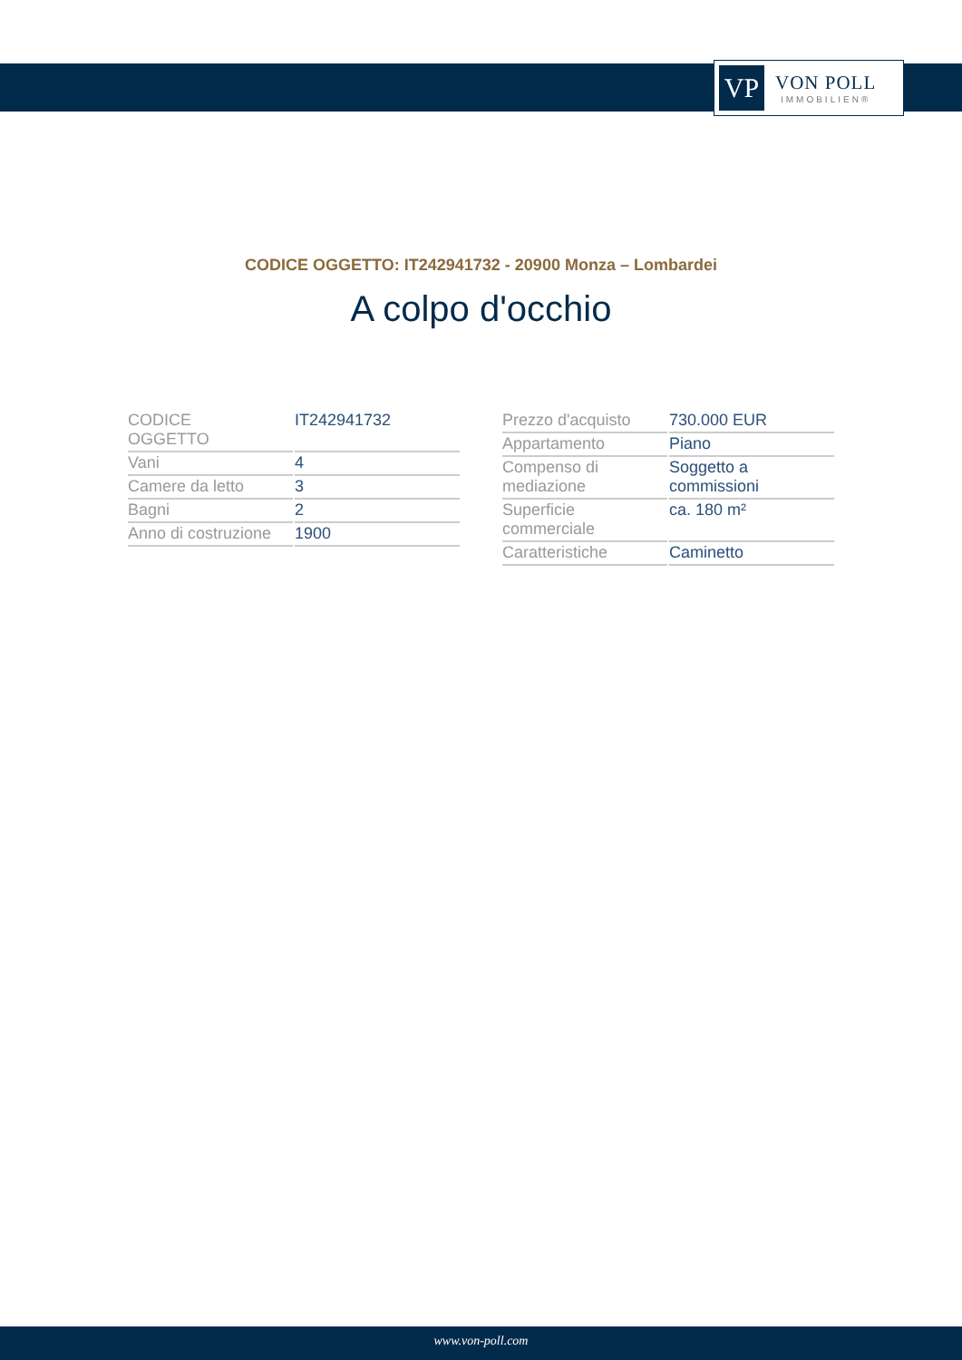VP
VON POLL
IMMOBILIEN®
CODICE OGGETTO: IT242941732 - 20900 Monza – Lombardei
A colpo d'occhio
| CODICE OGGETTO | IT242941732 |
| Vani | 4 |
| Camere da letto | 3 |
| Bagni | 2 |
| Anno di costruzione | 1900 |
| Prezzo d'acquisto | 730.000 EUR |
| Appartamento | Piano |
| Compenso di mediazione | Soggetto a commissioni |
| Superficie commerciale | ca. 180 m² |
| Caratteristiche | Caminetto |
www.von-poll.com